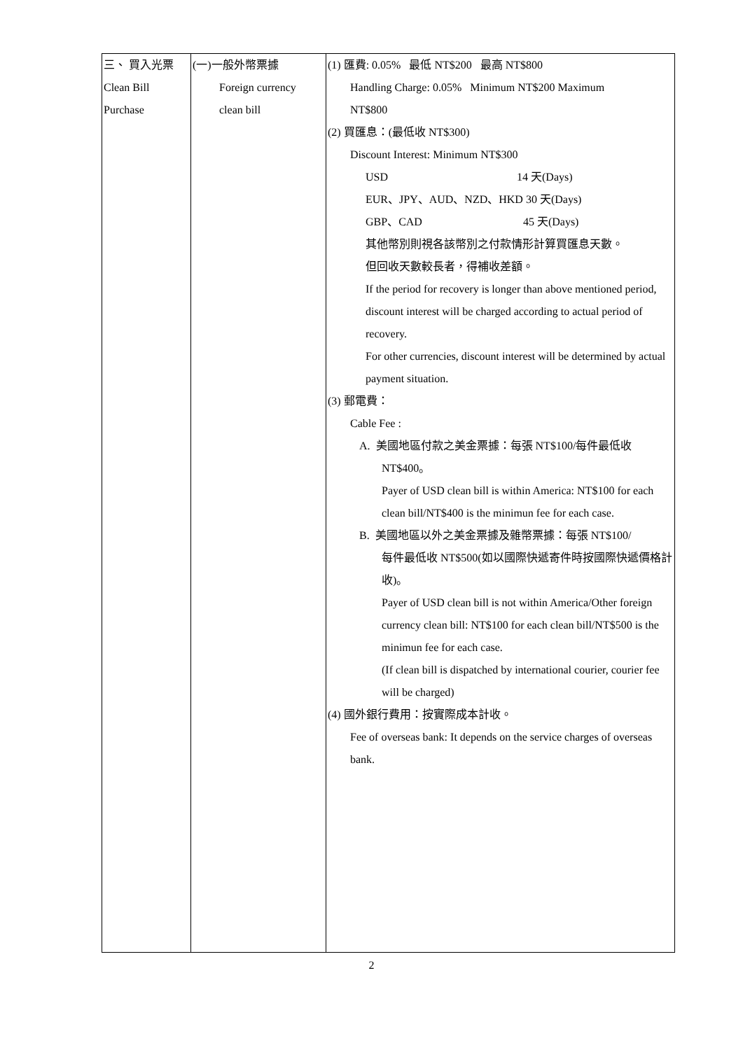| 三、 買入光票 Clean Bill Purchase | (一)一般外幣票據 Foreign currency clean bill | (1) 匯費: 0.05% 最低 NT$200 最高 NT$800 Handling Charge: 0.05% Minimum NT$200 Maximum NT$800 (2) 買匯息：(最低收 NT$300) Discount Interest: Minimum NT$300 USD 14 天(Days) EUR、JPY、AUD、NZD、HKD 30 天(Days) GBP、CAD 45 天(Days) 其他幣別則視各該幣別之付款情形計算買匯息天數。 但回收天數較長者，得補收差額。 If the period for recovery is longer than above mentioned period, discount interest will be charged according to actual period of recovery. For other currencies, discount interest will be determined by actual payment situation. (3) 郵電費： Cable Fee : A. 美國地區付款之美金票據：每張 NT$100/每件最低收 NT$400。 Payer of USD clean bill is within America: NT$100 for each clean bill/NT$400 is the minimun fee for each case. B. 美國地區以外之美金票據及雜幣票據：每張 NT$100/ 每件最低收 NT$500(如以國際快遞寄件時按國際快遞價格計收)。 Payer of USD clean bill is not within America/Other foreign currency clean bill: NT$100 for each clean bill/NT$500 is the minimun fee for each case. (If clean bill is dispatched by international courier, courier fee will be charged) (4) 國外銀行費用：按實際成本計收。 Fee of overseas bank: It depends on the service charges of overseas bank. |
2